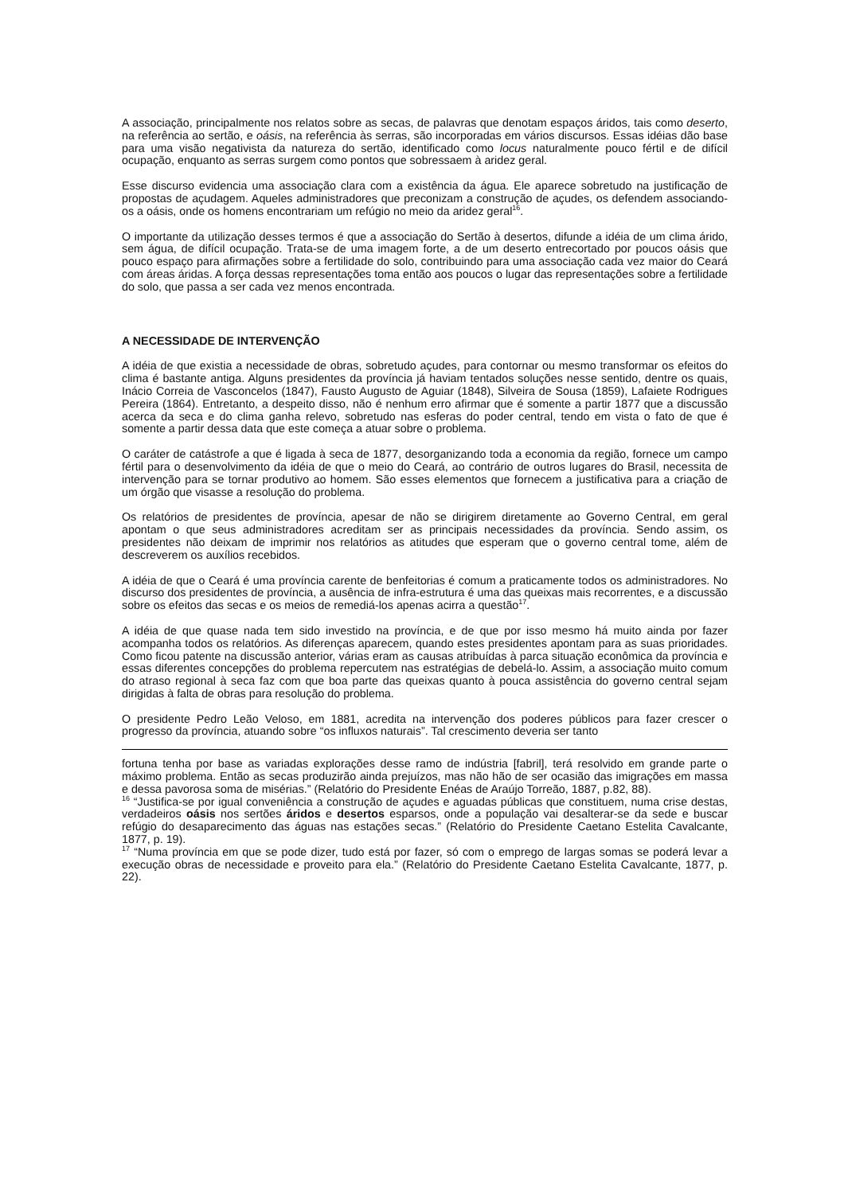A associação, principalmente nos relatos sobre as secas, de palavras que denotam espaços áridos, tais como deserto, na referência ao sertão, e oásis, na referência às serras, são incorporadas em vários discursos. Essas idéias dão base para uma visão negativista da natureza do sertão, identificado como locus naturalmente pouco fértil e de difícil ocupação, enquanto as serras surgem como pontos que sobressaem à aridez geral.
Esse discurso evidencia uma associação clara com a existência da água. Ele aparece sobretudo na justificação de propostas de açudagem. Aqueles administradores que preconizam a construção de açudes, os defendem associando-os a oásis, onde os homens encontrariam um refúgio no meio da aridez geral<sup>16</sup>.
O importante da utilização desses termos é que a associação do Sertão à desertos, difunde a idéia de um clima árido, sem água, de difícil ocupação. Trata-se de uma imagem forte, a de um deserto entrecortado por poucos oásis que pouco espaço para afirmações sobre a fertilidade do solo, contribuindo para uma associação cada vez maior do Ceará com áreas áridas. A força dessas representações toma então aos poucos o lugar das representações sobre a fertilidade do solo, que passa a ser cada vez menos encontrada.
A NECESSIDADE DE INTERVENÇÃO
A idéia de que existia a necessidade de obras, sobretudo açudes, para contornar ou mesmo transformar os efeitos do clima é bastante antiga. Alguns presidentes da província já haviam tentados soluções nesse sentido, dentre os quais, Inácio Correia de Vasconcelos (1847), Fausto Augusto de Aguiar (1848), Silveira de Sousa (1859), Lafaiete Rodrigues Pereira (1864). Entretanto, a despeito disso, não é nenhum erro afirmar que é somente a partir 1877 que a discussão acerca da seca e do clima ganha relevo, sobretudo nas esferas do poder central, tendo em vista o fato de que é somente a partir dessa data que este começa a atuar sobre o problema.
O caráter de catástrofe a que é ligada à seca de 1877, desorganizando toda a economia da região, fornece um campo fértil para o desenvolvimento da idéia de que o meio do Ceará, ao contrário de outros lugares do Brasil, necessita de intervenção para se tornar produtivo ao homem. São esses elementos que fornecem a justificativa para a criação de um órgão que visasse a resolução do problema.
Os relatórios de presidentes de província, apesar de não se dirigirem diretamente ao Governo Central, em geral apontam o que seus administradores acreditam ser as principais necessidades da província. Sendo assim, os presidentes não deixam de imprimir nos relatórios as atitudes que esperam que o governo central tome, além de descreverem os auxílios recebidos.
A idéia de que o Ceará é uma província carente de benfeitorias é comum a praticamente todos os administradores. No discurso dos presidentes de província, a ausência de infra-estrutura é uma das queixas mais recorrentes, e a discussão sobre os efeitos das secas e os meios de remediá-los apenas acirra a questão<sup>17</sup>.
A idéia de que quase nada tem sido investido na província, e de que por isso mesmo há muito ainda por fazer acompanha todos os relatórios. As diferenças aparecem, quando estes presidentes apontam para as suas prioridades. Como ficou patente na discussão anterior, várias eram as causas atribuídas à parca situação econômica da província e essas diferentes concepções do problema repercutem nas estratégias de debelá-lo. Assim, a associação muito comum do atraso regional à seca faz com que boa parte das queixas quanto à pouca assistência do governo central sejam dirigidas à falta de obras para resolução do problema.
O presidente Pedro Leão Veloso, em 1881, acredita na intervenção dos poderes públicos para fazer crescer o progresso da província, atuando sobre “os influxos naturais”. Tal crescimento deveria ser tanto
fortuna tenha por base as variadas explorações desse ramo de indústria [fabril], terá resolvido em grande parte o máximo problema. Então as secas produzirão ainda prejuízos, mas não hão de ser ocasião das imigrações em massa e dessa pavorosa soma de misérias.” (Relatório do Presidente Enéas de Araújo Torreão, 1887, p.82, 88).
<sup>16</sup> “Justifica-se por igual conveniência a construção de açudes e aguadas públicas que constituem, numa crise destas, verdadeiros oásis nos sertões áridos e desertos esparsos, onde a população vai desalterar-se da sede e buscar refúgio do desaparecimento das águas nas estações secas.” (Relatório do Presidente Caetano Estelita Cavalcante, 1877, p. 19).
<sup>17</sup> “Numa província em que se pode dizer, tudo está por fazer, só com o emprego de largas somas se poderá levar a execução obras de necessidade e proveito para ela.” (Relatório do Presidente Caetano Estelita Cavalcante, 1877, p. 22).